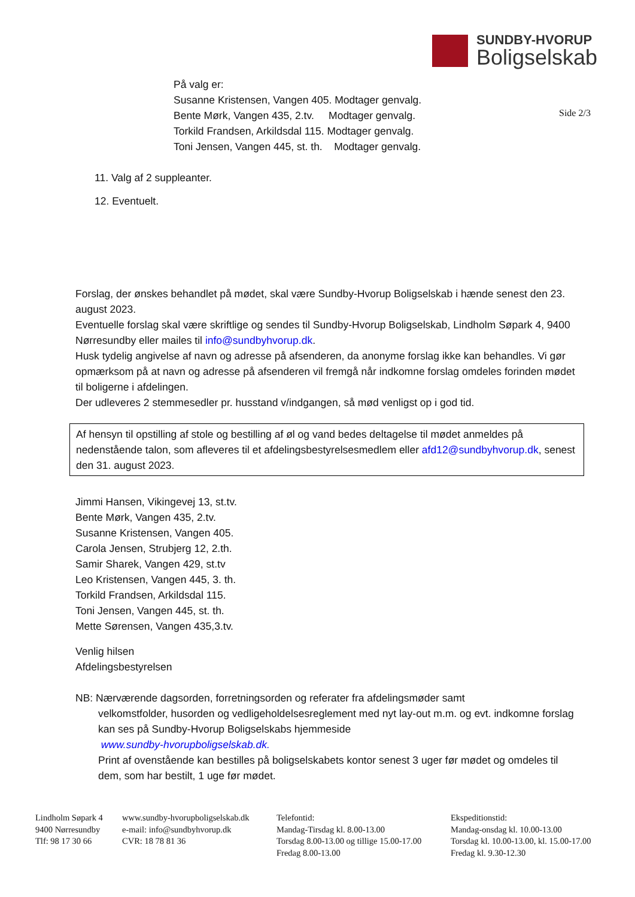SUNDBY-HVORUP
Boligselskab
På valg er:
Susanne Kristensen, Vangen 405. Modtager genvalg.
Bente Mørk, Vangen 435, 2.tv. Modtager genvalg.
Torkild Frandsen, Arkildsdal 115. Modtager genvalg.
Toni Jensen, Vangen 445, st. th. Modtager genvalg.
Side 2/3
11. Valg af 2 suppleanter.
12. Eventuelt.
Forslag, der ønskes behandlet på mødet, skal være Sundby-Hvorup Boligselskab i hænde senest den 23. august 2023.
Eventuelle forslag skal være skriftlige og sendes til Sundby-Hvorup Boligselskab, Lindholm Søpark 4, 9400 Nørresundby eller mailes til info@sundbyhvorup.dk.
Husk tydelig angivelse af navn og adresse på afsenderen, da anonyme forslag ikke kan behandles. Vi gør opmærksom på at navn og adresse på afsenderen vil fremgå når indkomne forslag omdeles forinden mødet til boligerne i afdelingen.
Der udleveres 2 stemmesedler pr. husstand v/indgangen, så mød venligst op i god tid.
Af hensyn til opstilling af stole og bestilling af øl og vand bedes deltagelse til mødet anmeldes på nedenstående talon, som afleveres til et afdelingsbestyrelsesmedlem eller afd12@sundbyhvorup.dk, senest den 31. august 2023.
Jimmi Hansen, Vikingevej 13, st.tv.
Bente Mørk, Vangen 435, 2.tv.
Susanne Kristensen, Vangen 405.
Carola Jensen, Strubjerg 12, 2.th.
Samir Sharek, Vangen 429, st.tv
Leo Kristensen, Vangen 445, 3. th.
Torkild Frandsen, Arkildsdal 115.
Toni Jensen, Vangen 445, st. th.
Mette Sørensen, Vangen 435,3.tv.
Venlig hilsen
Afdelingsbestyrelsen
NB: Nærværende dagsorden, forretningsorden og referater fra afdelingsmøder samt
velkomstfolder, husorden og vedligeholdelsesreglement med nyt lay-out m.m. og evt. indkomne forslag kan ses på Sundby-Hvorup Boligselskabs hjemmeside
www.sundby-hvorupboligselskab.dk.
Print af ovenstående kan bestilles på boligselskabets kontor senest 3 uger før mødet og omdeles til dem, som har bestilt, 1 uge før mødet.
Lindholm Søpark 4
9400 Nørresundby
Tlf: 98 17 30 66
www.sundby-hvorupboligselskab.dk
e-mail: info@sundbyhvorup.dk
CVR: 18 78 81 36
Telefontid:
Mandag-Tirsdag kl. 8.00-13.00
Torsdag 8.00-13.00 og tillige 15.00-17.00
Fredag 8.00-13.00
Ekspeditionstid:
Mandag-onsdag kl. 10.00-13.00
Torsdag kl. 10.00-13.00, kl. 15.00-17.00
Fredag kl. 9.30-12.30